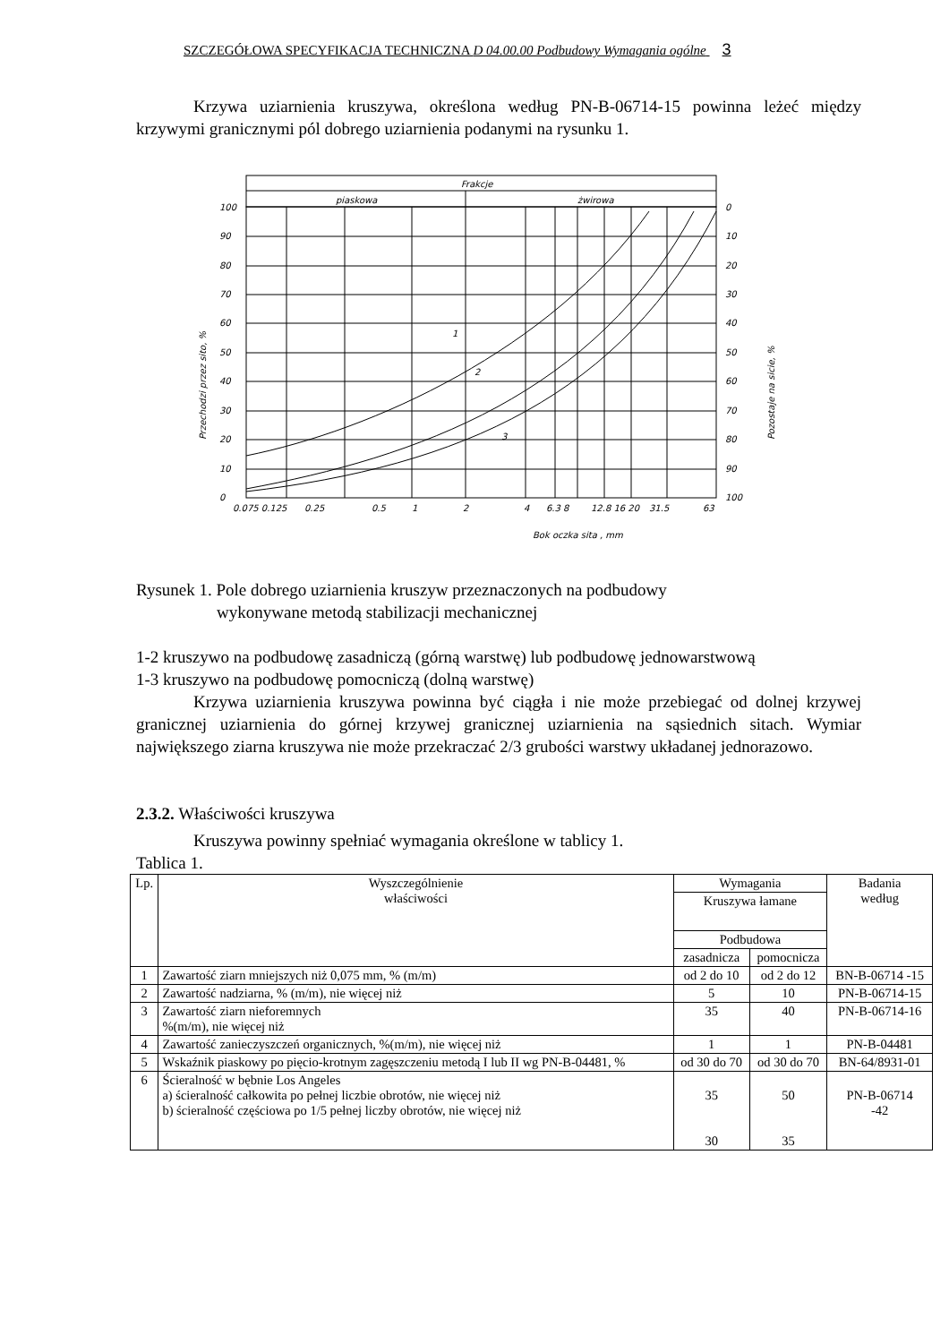SZCZEGÓŁOWA SPECYFIKACJA TECHNICZNA D 04.00.00 Podbudowy Wymagania ogólne 3
Krzywa uziarnienia kruszywa, określona według PN-B-06714-15 powinna leżeć między krzywymi granicznymi pól dobrego uziarnienia podanymi na rysunku 1.
Frakcje
piaskowa
żwirowa
100
90
80
70
60
50
40
30
20
10
0
0
10
20
30
40
50
60
70
80
90
100
0.075 0.125
0.25
0.5
1
2
4
6.3 8
12.8 16 20
31.5
63
Bok oczka sita , mm
1
2
3
Przechodzi przez sito, %
Pozostaje na sicie, %
Rysunek 1. Pole dobrego uziarnienia kruszyw przeznaczonych na podbudowy
wykonywane metodą stabilizacji mechanicznej
1-2 kruszywo na podbudowę zasadniczą (górną warstwę) lub podbudowę jednowarstwową
1-3 kruszywo na podbudowę pomocniczą (dolną warstwę)
Krzywa uziarnienia kruszywa powinna być ciągła i nie może przebiegać od dolnej krzywej granicznej uziarnienia do górnej krzywej granicznej uziarnienia na sąsiednich sitach. Wymiar największego ziarna kruszywa nie może przekraczać 2/3 grubości warstwy układanej jednorazowo.
2.3.2. Właściwości kruszywa
Kruszywa powinny spełniać wymagania określone w tablicy 1.
Tablica 1.
| Lp. | Wyszczególnienie właściwości | Wymagania | | Badania według |
| --- | --- | --- | --- | --- |
| | | Kruszywa łamane | | |
| | | Podbudowa | | |
| | | zasadnicza | pomocnicza | |
| 1 | Zawartość ziarn mniejszych niż 0,075 mm, % (m/m) | od 2 do 10 | od 2 do 12 | BN-B-06714 -15 |
| 2 | Zawartość nadziarna, % (m/m), nie więcej niż | 5 | 10 | PN-B-06714-15 |
| 3 | Zawartość ziarn nieforemnych %(m/m), nie więcej niż | 35 | 40 | PN-B-06714-16 |
| 4 | Zawartość zanieczyszczeń organicznych, %(m/m), nie więcej niż | 1 | 1 | PN-B-04481 |
| 5 | Wskaźnik piaskowy po pięcio-krotnym zagęszczeniu metodą I lub II wg PN-B-04481, % | od 30 do 70 | od 30 do 70 | BN-64/8931-01 |
| 6 | Ścieralność w bębnie Los Angeles a) ścieralność całkowita po pełnej liczbie obrotów, nie więcej niż b) ścieralność częściowa po 1/5 pełnej liczby obrotów, nie więcej niż | 35 30 | 50 35 | PN-B-06714 -42 |